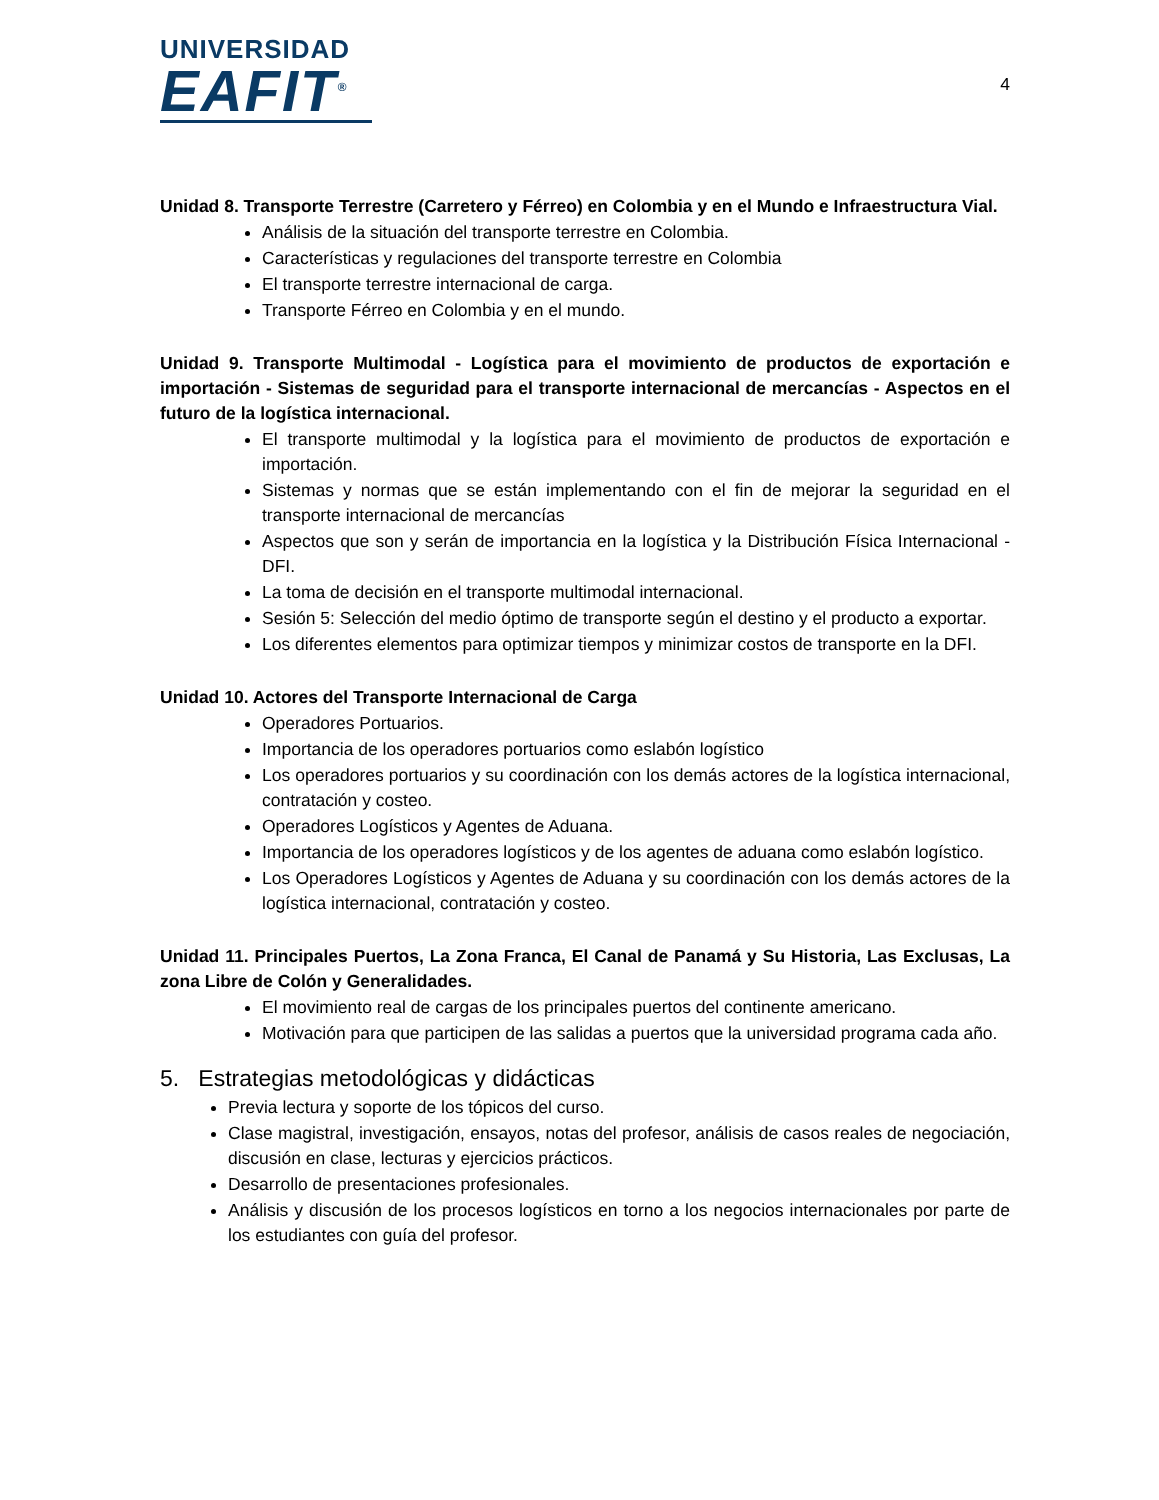UNIVERSIDAD
EAFIT<sup>®</sup>
4
Unidad 8. Transporte Terrestre (Carretero y Férreo) en Colombia y en el Mundo e Infraestructura Vial.
Análisis de la situación del transporte terrestre en Colombia.
Características y regulaciones del transporte terrestre en Colombia
El transporte terrestre internacional de carga.
Transporte Férreo en Colombia y en el mundo.
Unidad 9. Transporte Multimodal - Logística para el movimiento de productos de exportación e importación - Sistemas de seguridad para el transporte internacional de mercancías - Aspectos en el futuro de la logística internacional.
El transporte multimodal y la logística para el movimiento de productos de exportación e importación.
Sistemas y normas que se están implementando con el fin de mejorar la seguridad en el transporte internacional de mercancías
Aspectos que son y serán de importancia en la logística y la Distribución Física Internacional - DFI.
La toma de decisión en el transporte multimodal internacional.
Sesión 5: Selección del medio óptimo de transporte según el destino y el producto a exportar.
Los diferentes elementos para optimizar tiempos y minimizar costos de transporte en la DFI.
Unidad 10. Actores del Transporte Internacional de Carga
Operadores Portuarios.
Importancia de los operadores portuarios como eslabón logístico
Los operadores portuarios y su coordinación con los demás actores de la logística internacional, contratación y costeo.
Operadores Logísticos y Agentes de Aduana.
Importancia de los operadores logísticos y de los agentes de aduana como eslabón logístico.
Los Operadores Logísticos y Agentes de Aduana y su coordinación con los demás actores de la logística internacional, contratación y costeo.
Unidad 11. Principales Puertos, La Zona Franca, El Canal de Panamá y Su Historia, Las Exclusas, La zona Libre de Colón y Generalidades.
El movimiento real de cargas de los principales puertos del continente americano.
Motivación para que participen de las salidas a puertos que la universidad programa cada año.
5. Estrategias metodológicas y didácticas
Previa lectura y soporte de los tópicos del curso.
Clase magistral, investigación, ensayos, notas del profesor, análisis de casos reales de negociación, discusión en clase, lecturas y ejercicios prácticos.
Desarrollo de presentaciones profesionales.
Análisis y discusión de los procesos logísticos en torno a los negocios internacionales por parte de los estudiantes con guía del profesor.